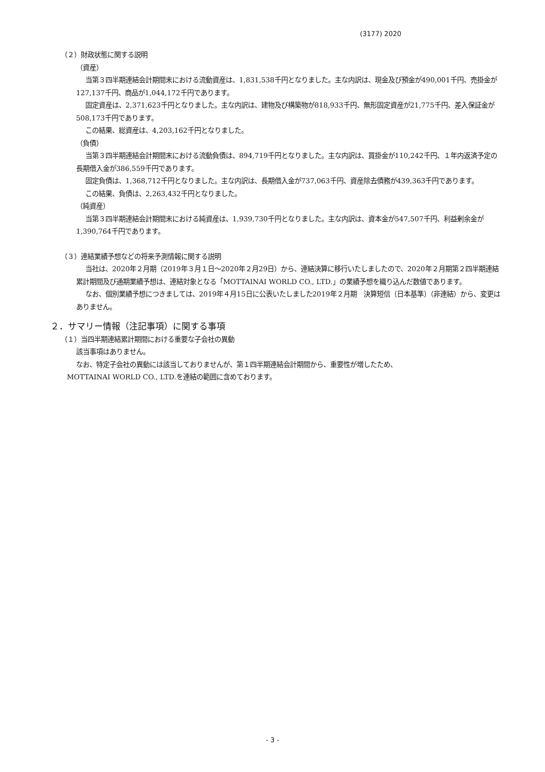(3177) 2020
（２）財政状態に関する説明
（資産）
当第３四半期連結会計期間末における流動資産は、1,831,538千円となりました。主な内訳は、現金及び預金が490,001千円、売掛金が127,137千円、商品が1,044,172千円であります。
固定資産は、2,371,623千円となりました。主な内訳は、建物及び構築物が818,933千円、無形固定資産が21,775千円、差入保証金が508,173千円であります。
この結果、総資産は、4,203,162千円となりました。
（負債）
当第３四半期連結会計期間末における流動負債は、894,719千円となりました。主な内訳は、買掛金が110,242千円、１年内返済予定の長期借入金が386,559千円であります。
固定負債は、1,368,712千円となりました。主な内訳は、長期借入金が737,063千円、資産除去債務が439,363千円であります。
この結果、負債は、2,263,432千円となりました。
（純資産）
当第３四半期連結会計期間末における純資産は、1,939,730千円となりました。主な内訳は、資本金が547,507千円、利益剰余金が1,390,764千円であります。
（３）連結業績予想などの将来予測情報に関する説明
当社は、2020年２月期（2019年３月１日～2020年２月29日）から、連結決算に移行いたしましたので、2020年２月期第２四半期連結累計期間及び通期業績予想は、連結対象となる「MOTTAINAI WORLD CO., LTD.」の業績予想を織り込んだ数値であります。
なお、個別業績予想につきましては、2019年４月15日に公表いたしました2019年２月期　決算短信〔日本基準〕（非連結）から、変更はありません。
２．サマリー情報（注記事項）に関する事項
（１）当四半期連結累計期間における重要な子会社の異動
該当事項はありません。
なお、特定子会社の異動には該当しておりませんが、第１四半期連結会計期間から、重要性が増したため、
MOTTAINAI WORLD CO., LTD.を連結の範囲に含めております。
- 3 -